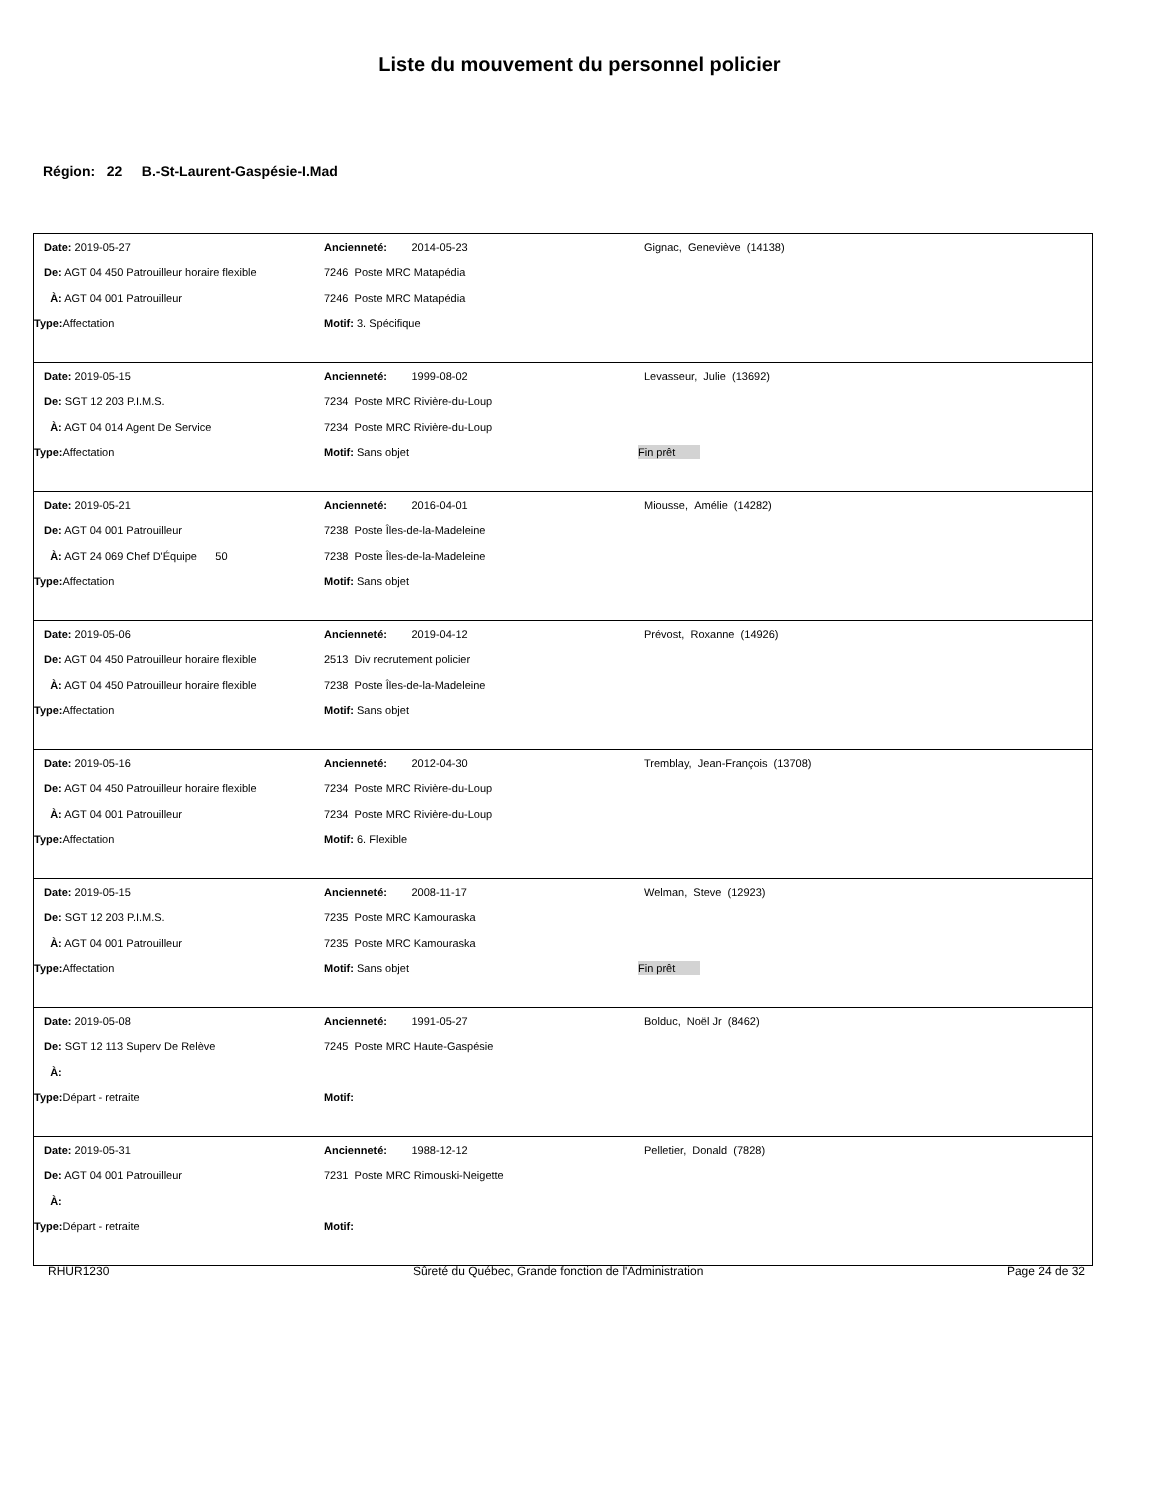Liste du mouvement du personnel policier
Région: 22 B.-St-Laurent-Gaspésie-I.Mad
| Date: 2019-05-27 | Ancienneté: 2014-05-23 | Gignac, Geneviève (14138) |
| De: AGT 04 450 Patrouilleur horaire flexible | 7246 Poste MRC Matapédia | |
| À: AGT 04 001 Patrouilleur | 7246 Poste MRC Matapédia | |
| Type: Affectation | Motif: 3. Spécifique | |
| Date: 2019-05-15 | Ancienneté: 1999-08-02 | Levasseur, Julie (13692) |
| De: SGT 12 203 P.I.M.S. | 7234 Poste MRC Rivière-du-Loup | |
| À: AGT 04 014 Agent De Service | 7234 Poste MRC Rivière-du-Loup | |
| Type: Affectation | Motif: Sans objet | Fin prêt |
| Date: 2019-05-21 | Ancienneté: 2016-04-01 | Miousse, Amélie (14282) |
| De: AGT 04 001 Patrouilleur | 7238 Poste Îles-de-la-Madeleine | |
| À: AGT 24 069 Chef D'Équipe 50 | 7238 Poste Îles-de-la-Madeleine | |
| Type: Affectation | Motif: Sans objet | |
| Date: 2019-05-06 | Ancienneté: 2019-04-12 | Prévost, Roxanne (14926) |
| De: AGT 04 450 Patrouilleur horaire flexible | 2513 Div recrutement policier | |
| À: AGT 04 450 Patrouilleur horaire flexible | 7238 Poste Îles-de-la-Madeleine | |
| Type: Affectation | Motif: Sans objet | |
| Date: 2019-05-16 | Ancienneté: 2012-04-30 | Tremblay, Jean-François (13708) |
| De: AGT 04 450 Patrouilleur horaire flexible | 7234 Poste MRC Rivière-du-Loup | |
| À: AGT 04 001 Patrouilleur | 7234 Poste MRC Rivière-du-Loup | |
| Type: Affectation | Motif: 6. Flexible | |
| Date: 2019-05-15 | Ancienneté: 2008-11-17 | Welman, Steve (12923) |
| De: SGT 12 203 P.I.M.S. | 7235 Poste MRC Kamouraska | |
| À: AGT 04 001 Patrouilleur | 7235 Poste MRC Kamouraska | |
| Type: Affectation | Motif: Sans objet | Fin prêt |
| Date: 2019-05-08 | Ancienneté: 1991-05-27 | Bolduc, Noël Jr (8462) |
| De: SGT 12 113 Superv De Relève | 7245 Poste MRC Haute-Gaspésie | |
| À: | | |
| Type: Départ - retraite | Motif: | |
| Date: 2019-05-31 | Ancienneté: 1988-12-12 | Pelletier, Donald (7828) |
| De: AGT 04 001 Patrouilleur | 7231 Poste MRC Rimouski-Neigette | |
| À: | | |
| Type: Départ - retraite | Motif: | |
RHUR1230 Sûreté du Québec, Grande fonction de l'Administration Page 24 de 32